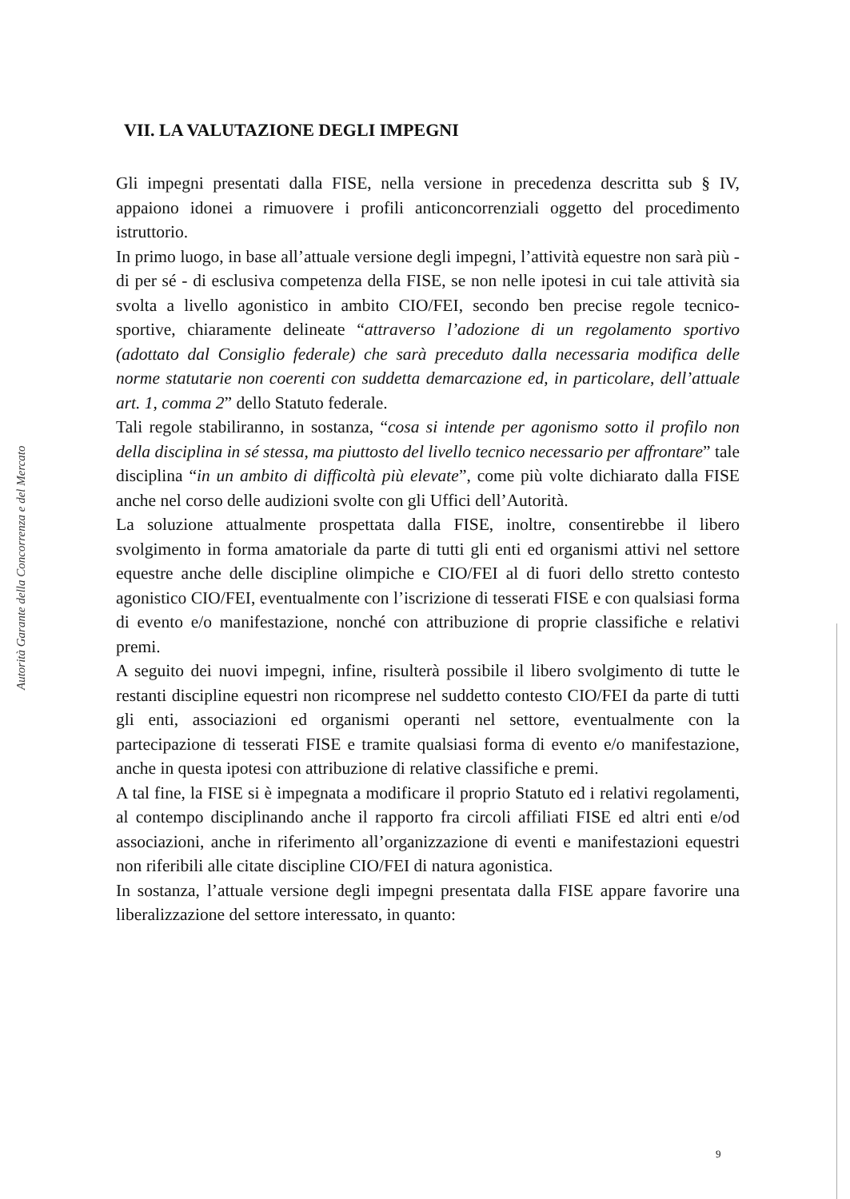Autorità Garante della Concorrenza e del Mercato
VII. LA VALUTAZIONE DEGLI IMPEGNI
Gli impegni presentati dalla FISE, nella versione in precedenza descritta sub § IV, appaiono idonei a rimuovere i profili anticoncorrenziali oggetto del procedimento istruttorio.
In primo luogo, in base all’attuale versione degli impegni, l’attività equestre non sarà più - di per sé - di esclusiva competenza della FISE, se non nelle ipotesi in cui tale attività sia svolta a livello agonistico in ambito CIO/FEI, secondo ben precise regole tecnico-sportive, chiaramente delineate “attraverso l’adozione di un regolamento sportivo (adottato dal Consiglio federale) che sarà preceduto dalla necessaria modifica delle norme statutarie non coerenti con suddetta demarcazione ed, in particolare, dell’attuale art. 1, comma 2” dello Statuto federale.
Tali regole stabiliranno, in sostanza, “cosa si intende per agonismo sotto il profilo non della disciplina in sé stessa, ma piuttosto del livello tecnico necessario per affrontare” tale disciplina “in un ambito di difficoltà più elevate”, come più volte dichiarato dalla FISE anche nel corso delle audizioni svolte con gli Uffici dell’Autorità.
La soluzione attualmente prospettata dalla FISE, inoltre, consentirebbe il libero svolgimento in forma amatoriale da parte di tutti gli enti ed organismi attivi nel settore equestre anche delle discipline olimpiche e CIO/FEI al di fuori dello stretto contesto agonistico CIO/FEI, eventualmente con l’iscrizione di tesserati FISE e con qualsiasi forma di evento e/o manifestazione, nonché con attribuzione di proprie classifiche e relativi premi.
A seguito dei nuovi impegni, infine, risulterà possibile il libero svolgimento di tutte le restanti discipline equestri non ricomprese nel suddetto contesto CIO/FEI da parte di tutti gli enti, associazioni ed organismi operanti nel settore, eventualmente con la partecipazione di tesserati FISE e tramite qualsiasi forma di evento e/o manifestazione, anche in questa ipotesi con attribuzione di relative classifiche e premi.
A tal fine, la FISE si è impegnata a modificare il proprio Statuto ed i relativi regolamenti, al contempo disciplinando anche il rapporto fra circoli affiliati FISE ed altri enti e/od associazioni, anche in riferimento all’organizzazione di eventi e manifestazioni equestri non riferibili alle citate discipline CIO/FEI di natura agonistica.
In sostanza, l’attuale versione degli impegni presentata dalla FISE appare favorire una liberalizzazione del settore interessato, in quanto:
9